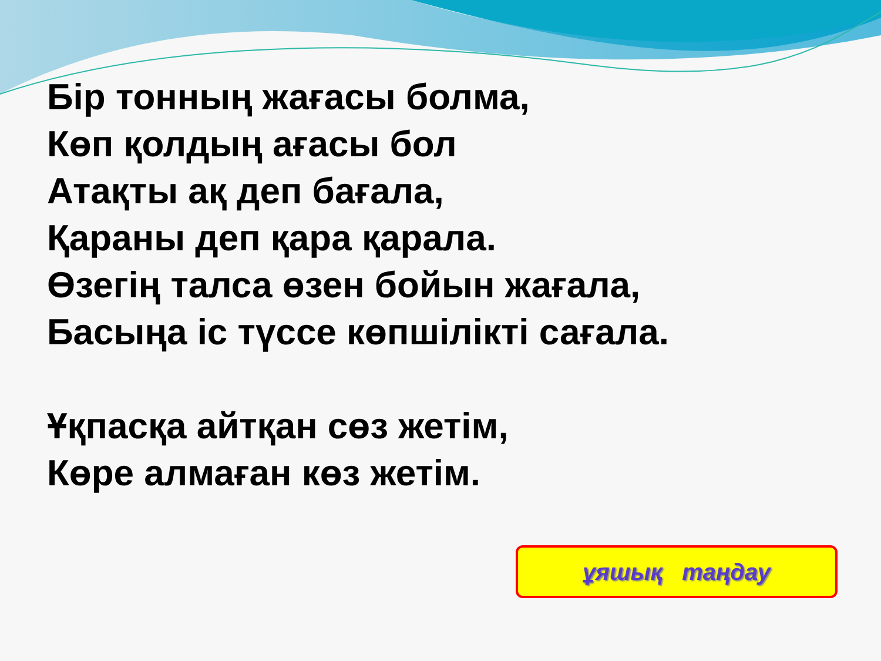Бір тонның жағасы болма,
Көп қолдың ағасы бол
Атақты ақ деп бағала,
Қараны деп қара қарала.
Өзегің талса өзен бойын жағала,
Басыңа іс түссе көпшілікті сағала.
Ұқпасқа айтқан сөз жетім,
Көре алмаған көз жетім.
ұяшық таңдау